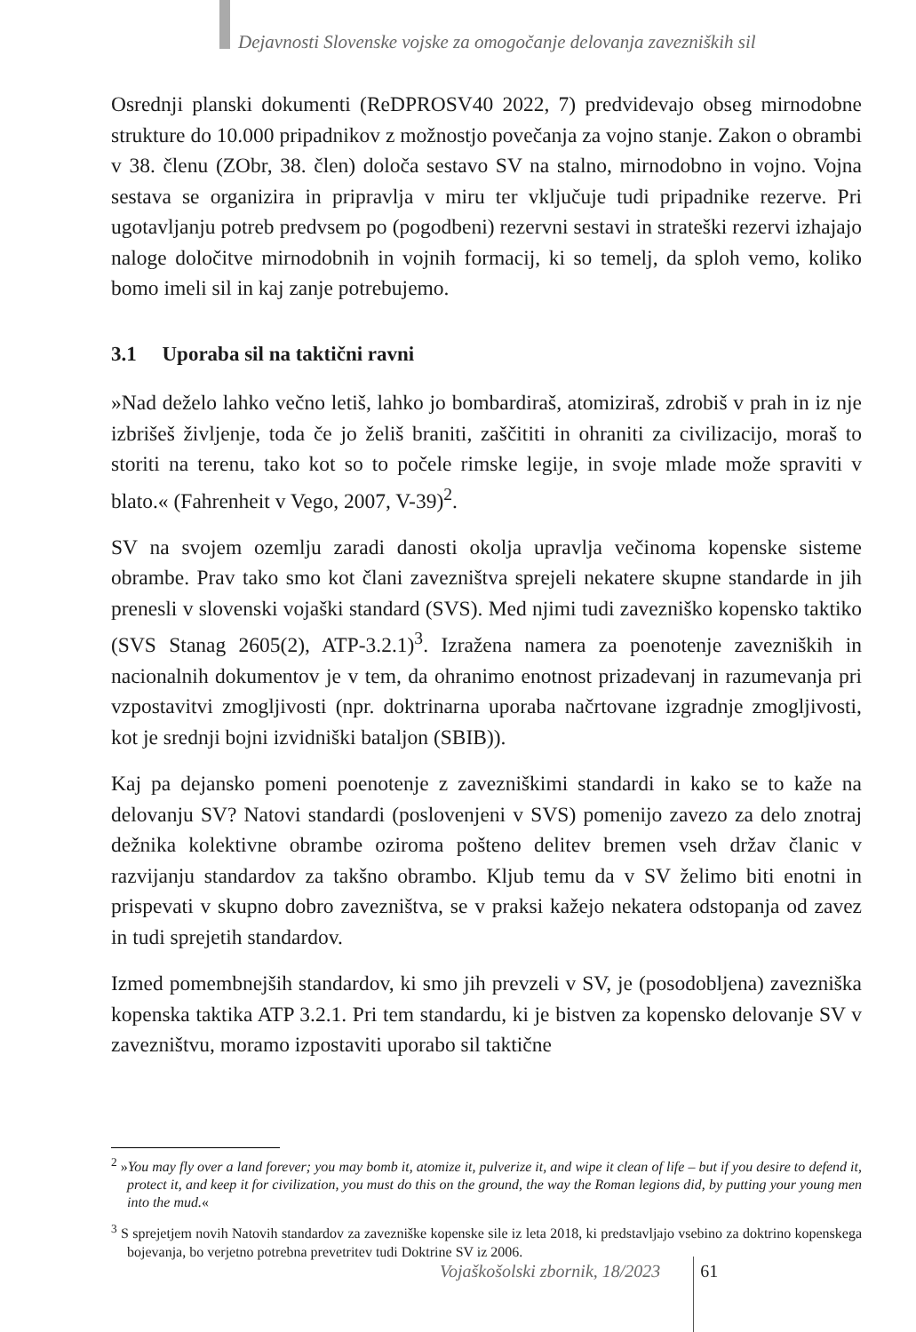Dejavnosti Slovenske vojske za omogočanje delovanja zavezniških sil
Osrednji planski dokumenti (ReDPROSV40 2022, 7) predvidevajo obseg mirnodobne strukture do 10.000 pripadnikov z možnostjo povečanja za vojno stanje. Zakon o obrambi v 38. členu (ZObr, 38. člen) določa sestavo SV na stalno, mirnodobno in vojno. Vojna sestava se organizira in pripravlja v miru ter vključuje tudi pripadnike rezerve. Pri ugotavljanju potreb predvsem po (pogodbeni) rezervni sestavi in strateški rezervi izhajajo naloge določitve mirnodobnih in vojnih formacij, ki so temelj, da sploh vemo, koliko bomo imeli sil in kaj zanje potrebujemo.
3.1 Uporaba sil na taktični ravni
»Nad deželo lahko večno letiš, lahko jo bombardiraš, atomiziraš, zdrobiš v prah in iz nje izbrišeš življenje, toda če jo želiš braniti, zaščititi in ohraniti za civilizacijo, moraš to storiti na terenu, tako kot so to počele rimske legije, in svoje mlade može spraviti v blato.« (Fahrenheit v Vego, 2007, V-39)<sup>2</sup>.
SV na svojem ozemlju zaradi danosti okolja upravlja večinoma kopenske sisteme obrambe. Prav tako smo kot člani zavezništva sprejeli nekatere skupne standarde in jih prenesli v slovenski vojaški standard (SVS). Med njimi tudi zavezniško kopensko taktiko (SVS Stanag 2605(2), ATP-3.2.1)<sup>3</sup>. Izražena namera za poenotenje zavezniških in nacionalnih dokumentov je v tem, da ohranimo enotnost prizadevanj in razumevanja pri vzpostavitvi zmogljivosti (npr. doktrinarna uporaba načrtovane izgradnje zmogljivosti, kot je srednji bojni izvidniški bataljon (SBIB)).
Kaj pa dejansko pomeni poenotenje z zavezniškimi standardi in kako se to kaže na delovanju SV? Natovi standardi (poslovenjeni v SVS) pomenijo zavezo za delo znotraj dežnika kolektivne obrambe oziroma pošteno delitev bremen vseh držav članic v razvijanju standardov za takšno obrambo. Kljub temu da v SV želimo biti enotni in prispevati v skupno dobro zavezništva, se v praksi kažejo nekatera odstopanja od zavez in tudi sprejetih standardov.
Izmed pomembnejših standardov, ki smo jih prevzeli v SV, je (posodobljena) zavezniška kopenska taktika ATP 3.2.1. Pri tem standardu, ki je bistven za kopensko delovanje SV v zavezništvu, moramo izpostaviti uporabo sil taktične
<sup>2</sup> »You may fly over a land forever; you may bomb it, atomize it, pulverize it, and wipe it clean of life – but if you desire to defend it, protect it, and keep it for civilization, you must do this on the ground, the way the Roman legions did, by putting your young men into the mud.«
<sup>3</sup> S sprejetjem novih Natovih standardov za zavezniške kopenske sile iz leta 2018, ki predstavljajo vsebino za doktrino kopenskega bojevanja, bo verjetno potrebna prevetritev tudi Doktrine SV iz 2006.
Vojaškošolski zbornik, 18/2023 61